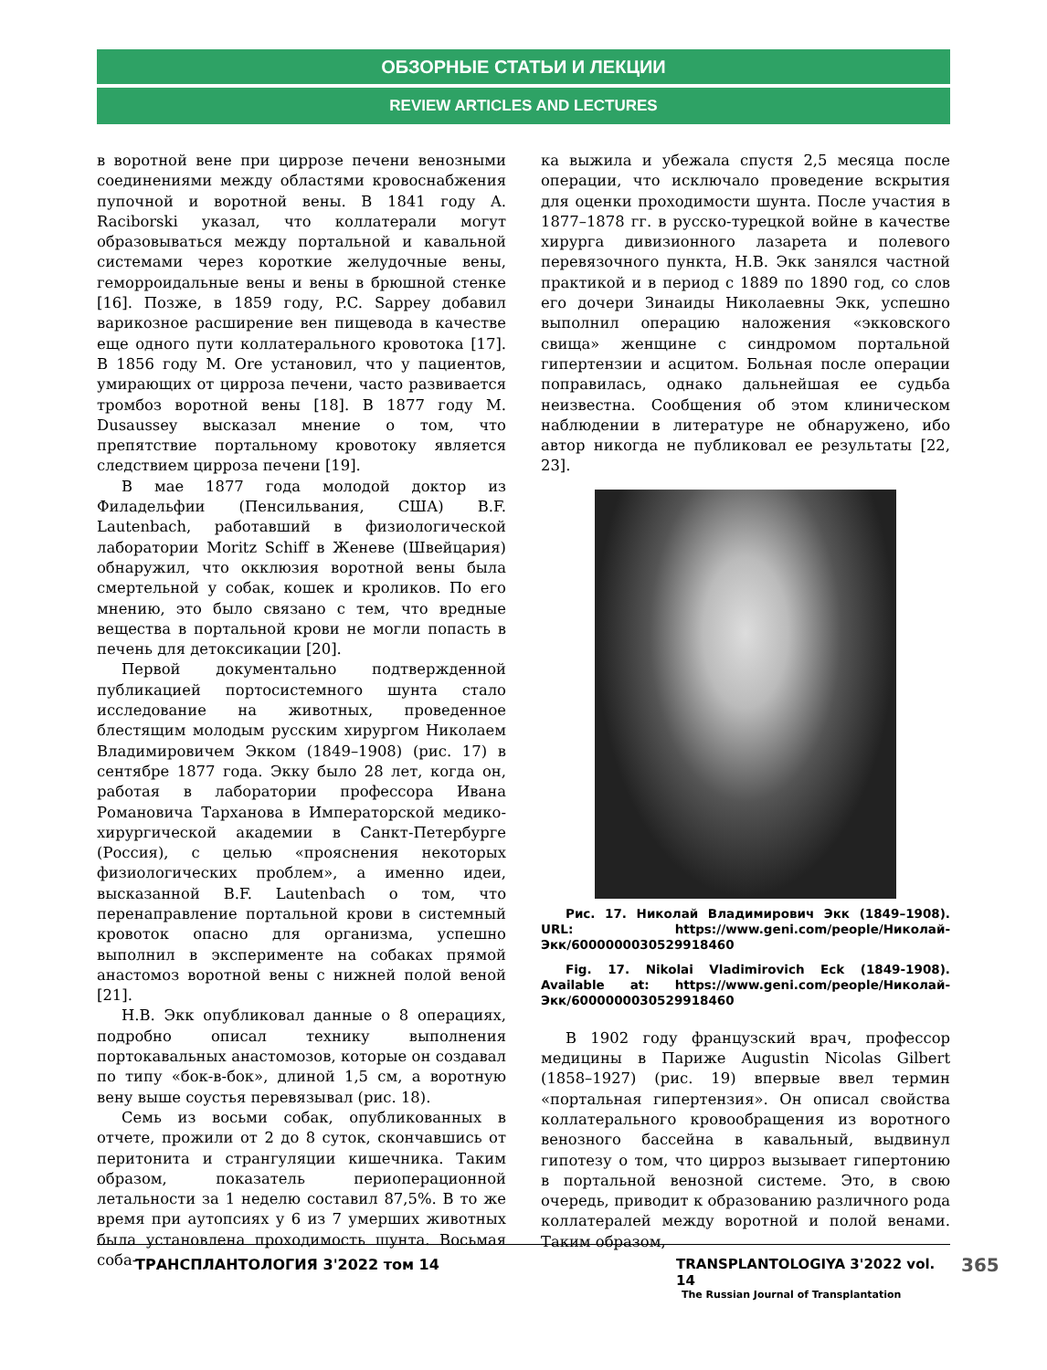ОБЗОРНЫЕ СТАТЬИ И ЛЕКЦИИ
REVIEW ARTICLES AND LECTURES
в воротной вене при циррозе печени венозными соединениями между областями кровоснабжения пупочной и воротной вены. В 1841 году A. Raciborski указал, что коллатерали могут образовываться между портальной и кавальной системами через короткие желудочные вены, геморроидальные вены и вены в брюшной стенке [16]. Позже, в 1859 году, P.C. Sappey добавил варикозное расширение вен пищевода в качестве еще одного пути коллатерального кровотока [17]. В 1856 году M. Ore установил, что у пациентов, умирающих от цирроза печени, часто развивается тромбоз воротной вены [18]. В 1877 году M. Dusaussey высказал мнение о том, что препятствие портальному кровотоку является следствием цирроза печени [19].
В мае 1877 года молодой доктор из Филадельфии (Пенсильвания, США) B.F. Lautenbach, работавший в физиологической лаборатории Moritz Schiff в Женеве (Швейцария) обнаружил, что окклюзия воротной вены была смертельной у собак, кошек и кроликов. По его мнению, это было связано с тем, что вредные вещества в портальной крови не могли попасть в печень для детоксикации [20].
Первой документально подтвержденной публикацией портосистемного шунта стало исследование на животных, проведенное блестящим молодым русским хирургом Николаем Владимировичем Экком (1849–1908) (рис. 17) в сентябре 1877 года. Экку было 28 лет, когда он, работая в лаборатории профессора Ивана Романовича Тарханова в Императорской медико-хирургической академии в Санкт-Петербурге (Россия), с целью «прояснения некоторых физиологических проблем», а именно идеи, высказанной B.F. Lautenbach о том, что перенаправление портальной крови в системный кровоток опасно для организма, успешно выполнил в эксперименте на собаках прямой анастомоз воротной вены с нижней полой веной [21].
Н.В. Экк опубликовал данные о 8 операциях, подробно описал технику выполнения портокавальных анастомозов, которые он создавал по типу «бок-в-бок», длиной 1,5 см, а воротную вену выше соустья перевязывал (рис. 18).
Семь из восьми собак, опубликованных в отчете, прожили от 2 до 8 суток, скончавшись от перитонита и странгуляции кишечника. Таким образом, показатель периоперационной летальности за 1 неделю составил 87,5%. В то же время при аутопсиях у 6 из 7 умерших животных была установлена проходимость шунта. Восьмая соба-
ка выжила и убежала спустя 2,5 месяца после операции, что исключало проведение вскрытия для оценки проходимости шунта. После участия в 1877–1878 гг. в русско-турецкой войне в качестве хирурга дивизионного лазарета и полевого перевязочного пункта, Н.В. Экк занялся частной практикой и в период с 1889 по 1890 год, со слов его дочери Зинаиды Николаевны Экк, успешно выполнил операцию наложения «экковского свища» женщине с синдромом портальной гипертензии и асцитом. Больная после операции поправилась, однако дальнейшая ее судьба неизвестна. Сообщения об этом клиническом наблюдении в литературе не обнаружено, ибо автор никогда не публиковал ее результаты [22, 23].
Рис. 17. Николай Владимирович Экк (1849–1908). URL: https://www.geni.com/people/Николай-Экк/6000000030529918460
Fig. 17. Nikolai Vladimirovich Eck (1849-1908). Available at: https://www.geni.com/people/Николай-Экк/6000000030529918460
В 1902 году французский врач, профессор медицины в Париже Augustin Nicolas Gilbert (1858–1927) (рис. 19) впервые ввел термин «портальная гипертензия». Он описал свойства коллатерального кровообращения из воротного венозного бассейна в кавальный, выдвинул гипотезу о том, что цирроз вызывает гипертонию в портальной венозной системе. Это, в свою очередь, приводит к образованию различного рода коллатералей между воротной и полой венами. Таким образом,
ТРАНСПЛАНТОЛОГИЯ 3'2022 том 14
TRANSPLANTOLOGIYA 3'2022 vol. 14
The Russian Journal of Transplantation
365